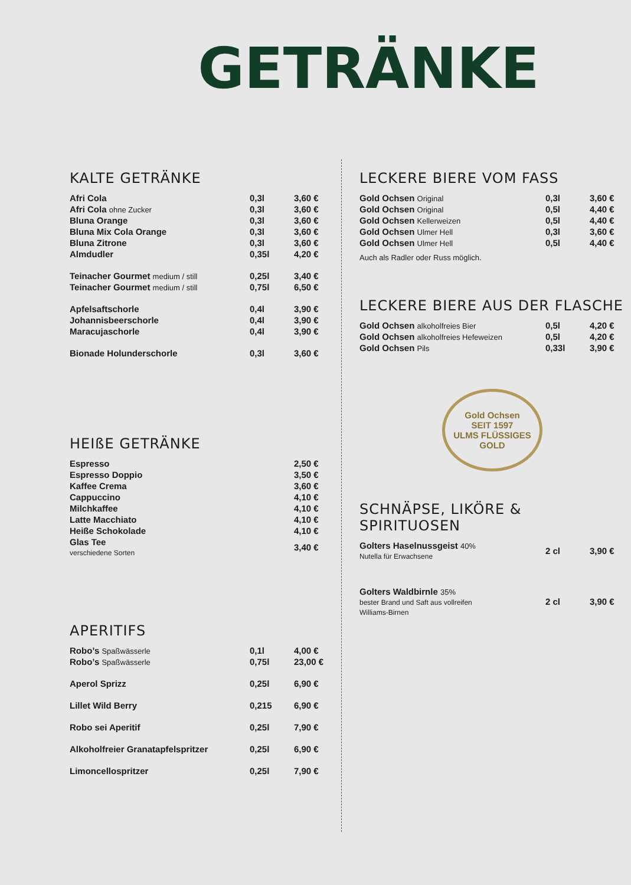GETRÄNKE
KALTE GETRÄNKE
| Afri Cola | 0,3l | 3,60 € |
| Afri Cola ohne Zucker | 0,3l | 3,60 € |
| Bluna Orange | 0,3l | 3,60 € |
| Bluna Mix Cola Orange | 0,3l | 3,60 € |
| Bluna Zitrone | 0,3l | 3,60 € |
| Almdudler | 0,35l | 4,20 € |
| Teinacher Gourmet medium / still | 0,25l | 3,40 € |
| Teinacher Gourmet medium / still | 0,75l | 6,50 € |
| Apfelsaftschorle | 0,4l | 3,90 € |
| Johannisbeerschorle | 0,4l | 3,90 € |
| Maracujaschorle | 0,4l | 3,90 € |
| Bionade Holunderschorle | 0,3l | 3,60 € |
HEIßE GETRÄNKE
| Espresso | 2,50 € |
| Espresso Doppio | 3,50 € |
| Kaffee Crema | 3,60 € |
| Cappuccino | 4,10 € |
| Milchkaffee | 4,10 € |
| Latte Macchiato | 4,10 € |
| Heiße Schokolade | 4,10 € |
| Glas Tee verschiedene Sorten | 3,40 € |
APERITIFS
| Robo’s Spaßwässerle | 0,1l | 4,00 € |
| Robo’s Spaßwässerle | 0,75l | 23,00 € |
| Aperol Sprizz | 0,25l | 6,90 € |
| Lillet Wild Berry | 0,215 | 6,90 € |
| Robo sei Aperitif | 0,25l | 7,90 € |
| Alkoholfreier Granatapfelspritzer | 0,25l | 6,90 € |
| Limoncellospritzer | 0,25l | 7,90 € |
LECKERE BIERE VOM FASS
| Gold Ochsen Original | 0,3l | 3,60 € |
| Gold Ochsen Original | 0,5l | 4,40 € |
| Gold Ochsen Kellerweizen | 0,5l | 4,40 € |
| Gold Ochsen Ulmer Hell | 0,3l | 3,60 € |
| Gold Ochsen Ulmer Hell | 0,5l | 4,40 € |
Auch als Radler oder Russ möglich.
LECKERE BIERE AUS DER FLASCHE
| Gold Ochsen alkoholfreies Bier | 0,5l | 4,20 € |
| Gold Ochsen alkoholfreies Hefeweizen | 0,5l | 4,20 € |
| Gold Ochsen Pils | 0,33l | 3,90 € |
Gold Ochsen
SEIT 1597
ULMS FLÜSSIGES GOLD
SCHNÄPSE, LIKÖRE & SPIRITUOSEN
| Golters Haselnussgeist 40% Nutella für Erwachsene | 2 cl | 3,90 € |
| Golters Waldbirnle 35% bester Brand und Saft aus vollreifen Williams-Birnen | 2 cl | 3,90 € |